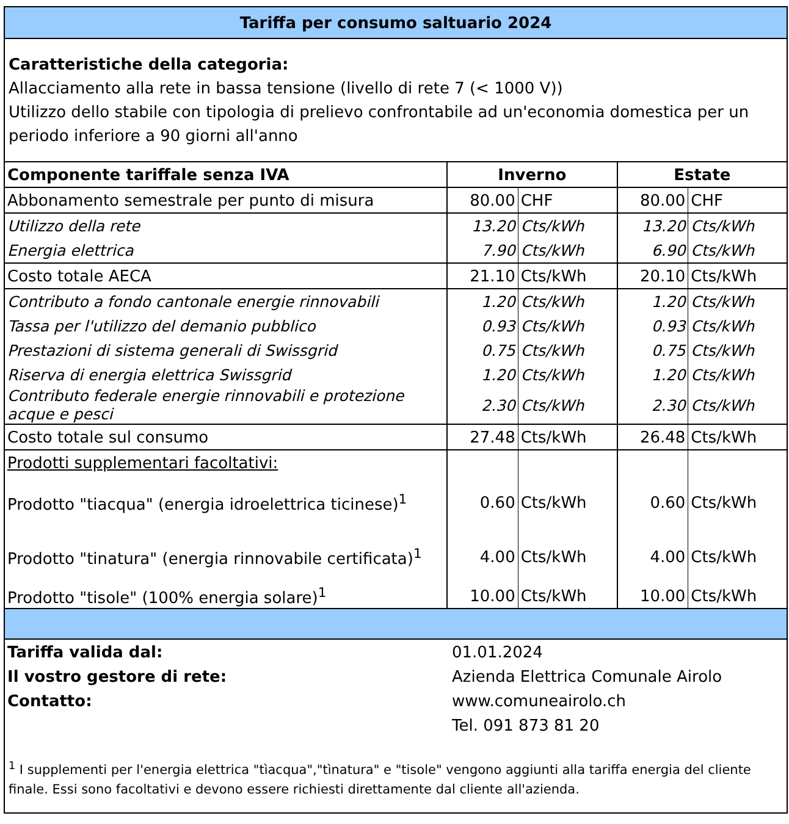Tariffa per consumo saltuario 2024
Caratteristiche della categoria:
Allacciamento alla rete in bassa tensione (livello di rete 7 (< 1000 V))
Utilizzo dello stabile con tipologia di prelievo confrontabile ad un'economia domestica per un periodo inferiore a 90 giorni all'anno
| Componente tariffale senza IVA | Inverno | | Estate | |
| --- | --- | --- | --- | --- |
| Abbonamento semestrale per punto di misura | 80.00 | CHF | 80.00 | CHF |
| Utilizzo della rete | 13.20 | Cts/kWh | 13.20 | Cts/kWh |
| Energia elettrica | 7.90 | Cts/kWh | 6.90 | Cts/kWh |
| Costo totale AECA | 21.10 | Cts/kWh | 20.10 | Cts/kWh |
| Contributo a fondo cantonale energie rinnovabili | 1.20 | Cts/kWh | 1.20 | Cts/kWh |
| Tassa per l'utilizzo del demanio pubblico | 0.93 | Cts/kWh | 0.93 | Cts/kWh |
| Prestazioni di sistema generali di Swissgrid | 0.75 | Cts/kWh | 0.75 | Cts/kWh |
| Riserva di energia elettrica Swissgrid | 1.20 | Cts/kWh | 1.20 | Cts/kWh |
| Contributo federale energie rinnovabili e protezione acque e pesci | 2.30 | Cts/kWh | 2.30 | Cts/kWh |
| Costo totale sul consumo | 27.48 | Cts/kWh | 26.48 | Cts/kWh |
| Prodotti supplementari facoltativi: | | | | |
| Prodotto "tiacqua" (energia idroelettrica ticinese)<sup>1</sup> | 0.60 | Cts/kWh | 0.60 | Cts/kWh |
| Prodotto "tinatura" (energia rinnovabile certificata)<sup>1</sup> | 4.00 | Cts/kWh | 4.00 | Cts/kWh |
| Prodotto "tisole" (100% energia solare)<sup>1</sup> | 10.00 | Cts/kWh | 10.00 | Cts/kWh |
| Tariffa valida dal: | 01.01.2024 |
| Il vostro gestore di rete: | Azienda Elettrica Comunale Airolo |
| Contatto: | www.comuneairolo.ch |
| | Tel. 091 873 81 20 |
<sup>1</sup> I supplementi per l'energia elettrica "tìacqua","tìnatura" e "tisole" vengono aggiunti alla tariffa energia del cliente finale. Essi sono facoltativi e devono essere richiesti direttamente dal cliente all'azienda.